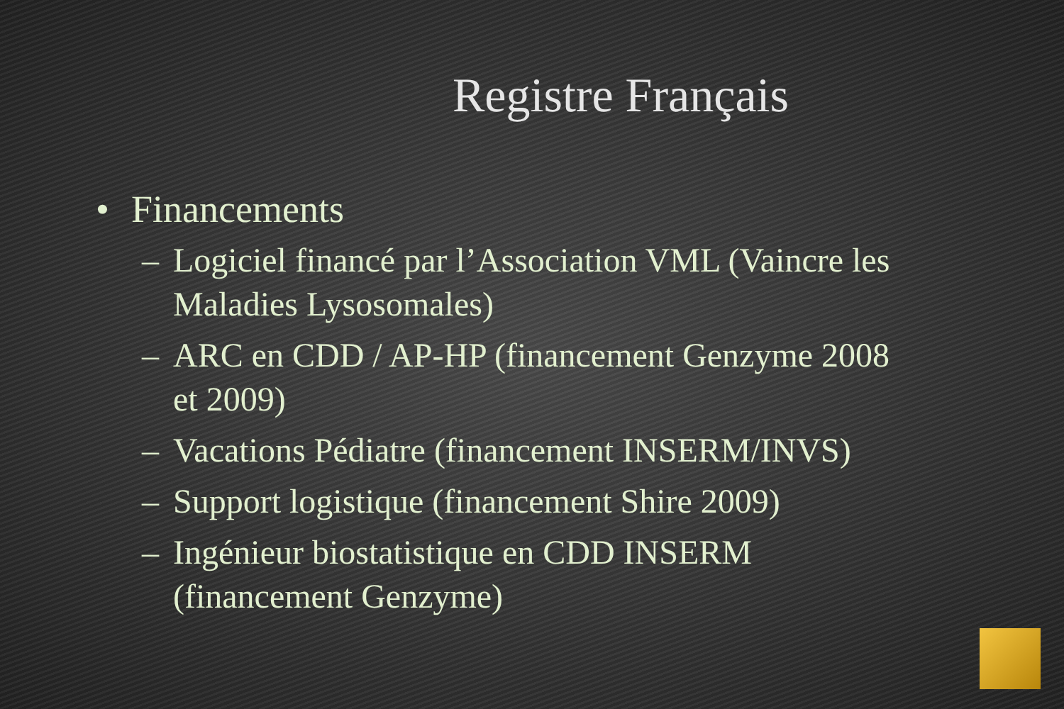Registre Français
• Financements
– Logiciel financé par l’Association VML (Vaincre les Maladies Lysosomales)
– ARC en CDD / AP-HP (financement Genzyme 2008 et 2009)
– Vacations Pédiatre (financement INSERM/INVS)
– Support logistique (financement Shire 2009)
– Ingénieur biostatistique en CDD INSERM (financement Genzyme)